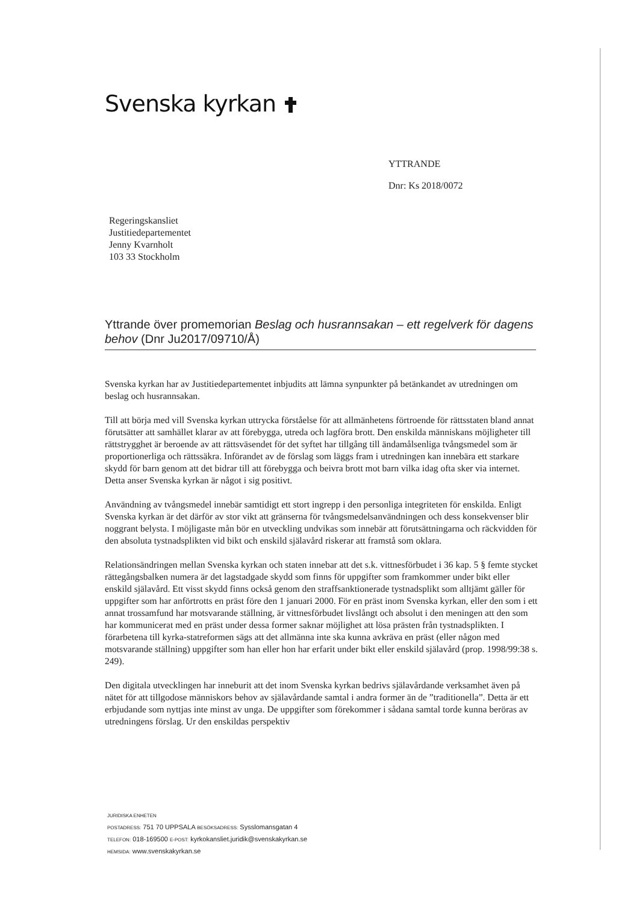Svenska kyrkan
YTTRANDE
Dnr: Ks 2018/0072
Regeringskansliet
Justitiedepartementet
Jenny Kvarnholt
103 33 Stockholm
Yttrande över promemorian Beslag och husrannsakan – ett regelverk för dagens behov (Dnr Ju2017/09710/Å)
Svenska kyrkan har av Justitiedepartementet inbjudits att lämna synpunkter på betänkandet av utredningen om beslag och husrannsakan.
Till att börja med vill Svenska kyrkan uttrycka förståelse för att allmänhetens förtroende för rättsstaten bland annat förutsätter att samhället klarar av att förebygga, utreda och lagföra brott. Den enskilda människans möjligheter till rättstrygghet är beroende av att rättsväsendet för det syftet har tillgång till ändamålsenliga tvångsmedel som är proportionerliga och rättssäkra. Införandet av de förslag som läggs fram i utredningen kan innebära ett starkare skydd för barn genom att det bidrar till att förebygga och beivra brott mot barn vilka idag ofta sker via internet. Detta anser Svenska kyrkan är något i sig positivt.
Användning av tvångsmedel innebär samtidigt ett stort ingrepp i den personliga integriteten för enskilda. Enligt Svenska kyrkan är det därför av stor vikt att gränserna för tvångsmedelsanvändningen och dess konsekvenser blir noggrant belysta. I möjligaste mån bör en utveckling undvikas som innebär att förutsättningarna och räckvidden för den absoluta tystnadsplikten vid bikt och enskild själavård riskerar att framstå som oklara.
Relationsändringen mellan Svenska kyrkan och staten innebar att det s.k. vittnesförbudet i 36 kap. 5 § femte stycket rättegångsbalken numera är det lagstadgade skydd som finns för uppgifter som framkommer under bikt eller enskild själavård. Ett visst skydd finns också genom den straffsanktionerade tystnadsplikt som alltjämt gäller för uppgifter som har anförtrotts en präst före den 1 januari 2000. För en präst inom Svenska kyrkan, eller den som i ett annat trossamfund har motsvarande ställning, är vittnesförbudet livslångt och absolut i den meningen att den som har kommunicerat med en präst under dessa former saknar möjlighet att lösa prästen från tystnadsplikten. I förarbetena till kyrka-statreformen sägs att det allmänna inte ska kunna avkräva en präst (eller någon med motsvarande ställning) uppgifter som han eller hon har erfarit under bikt eller enskild själavård (prop. 1998/99:38 s. 249).
Den digitala utvecklingen har inneburit att det inom Svenska kyrkan bedrivs själavårdande verksamhet även på nätet för att tillgodose människors behov av själavårdande samtal i andra former än de ”traditionella”. Detta är ett erbjudande som nyttjas inte minst av unga. De uppgifter som förekommer i sådana samtal torde kunna beröras av utredningens förslag. Ur den enskildas perspektiv
JURIDISKA ENHETEN
POSTADRESS: 751 70 UPPSALA BESÖKSADRESS: Sysslomansgatan 4
TELEFON: 018-169500 E-POST: kyrkokansliet.juridik@svenskakyrkan.se
HEMSIDA: www.svenskakyrkan.se